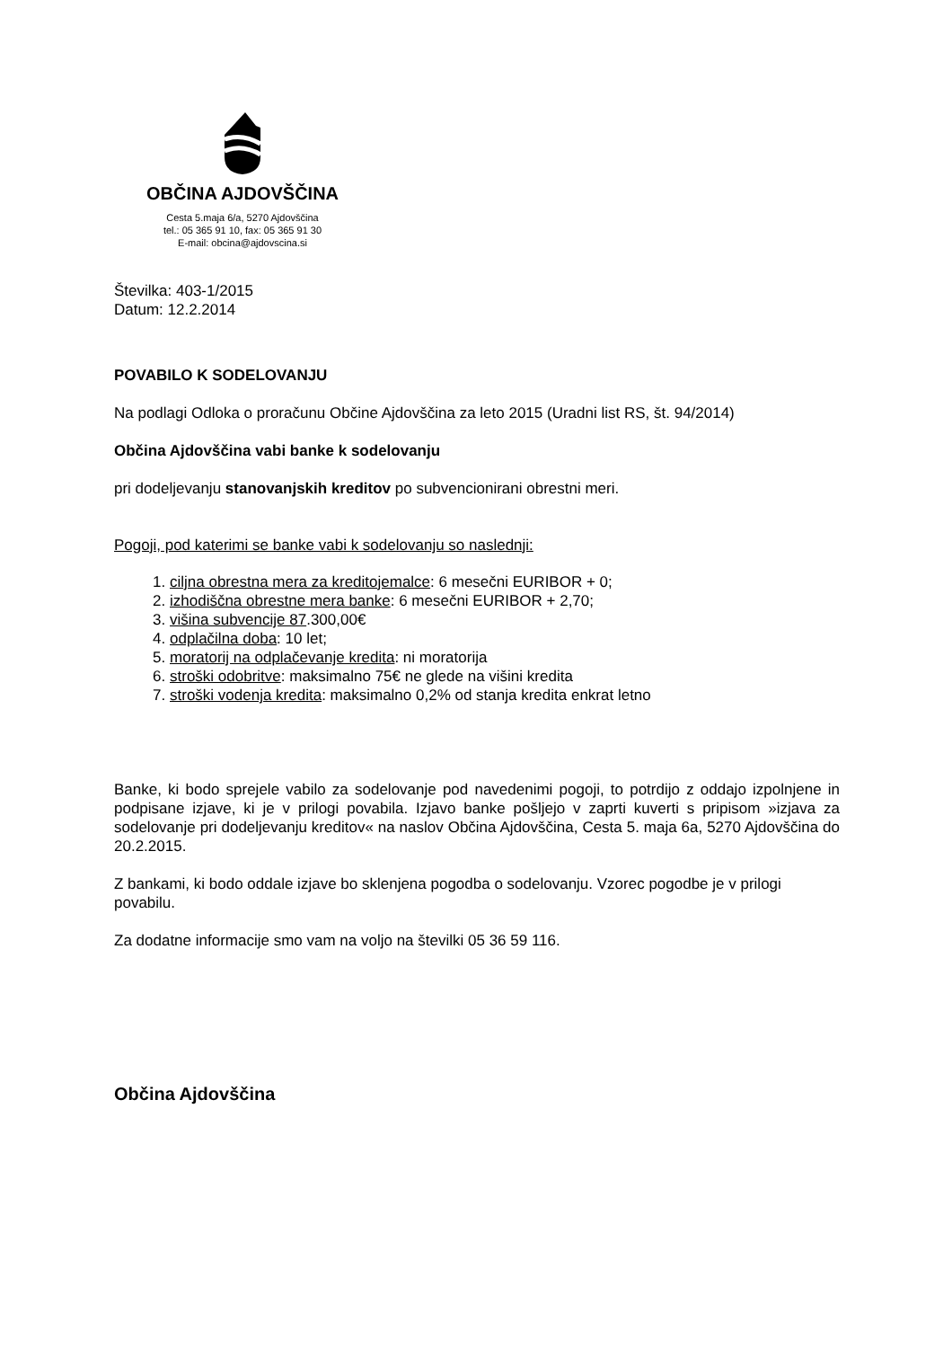OBČINA AJDOVŠČINA
Cesta 5.maja 6/a, 5270 Ajdovščina
tel.: 05 365 91 10, fax: 05 365 91 30
E-mail: obcina@ajdovscina.si
Številka: 403-1/2015
Datum: 12.2.2014
POVABILO K SODELOVANJU
Na podlagi Odloka o proračunu Občine Ajdovščina za leto 2015 (Uradni list RS, št. 94/2014)
Občina Ajdovščina vabi banke k sodelovanju
pri dodeljevanju stanovanjskih kreditov po subvencionirani obrestni meri.
Pogoji, pod katerimi se banke vabi k sodelovanju so naslednji:
1. ciljna obrestna mera za kreditojemalce: 6 mesečni EURIBOR + 0;
2. izhodiščna obrestne mera banke: 6 mesečni EURIBOR + 2,70;
3. višina subvencije 87.300,00€
4. odplačilna doba: 10 let;
5. moratorij na odplačevanje kredita: ni moratorija
6. stroški odobritve: maksimalno 75€ ne glede na višini kredita
7. stroški vodenja kredita: maksimalno 0,2% od stanja kredita enkrat letno
Banke, ki bodo sprejele vabilo za sodelovanje pod navedenimi pogoji, to potrdijo z oddajo izpolnjene in podpisane izjave, ki je v prilogi povabila. Izjavo banke pošljejo v zaprti kuverti s pripisom »izjava za sodelovanje pri dodeljevanju kreditov« na naslov Občina Ajdovščina, Cesta 5. maja 6a, 5270 Ajdovščina do 20.2.2015.
Z bankami, ki bodo oddale izjave bo sklenjena pogodba o sodelovanju. Vzorec pogodbe je v prilogi povabilu.
Za dodatne informacije smo vam na voljo na številki 05 36 59 116.
Občina Ajdovščina